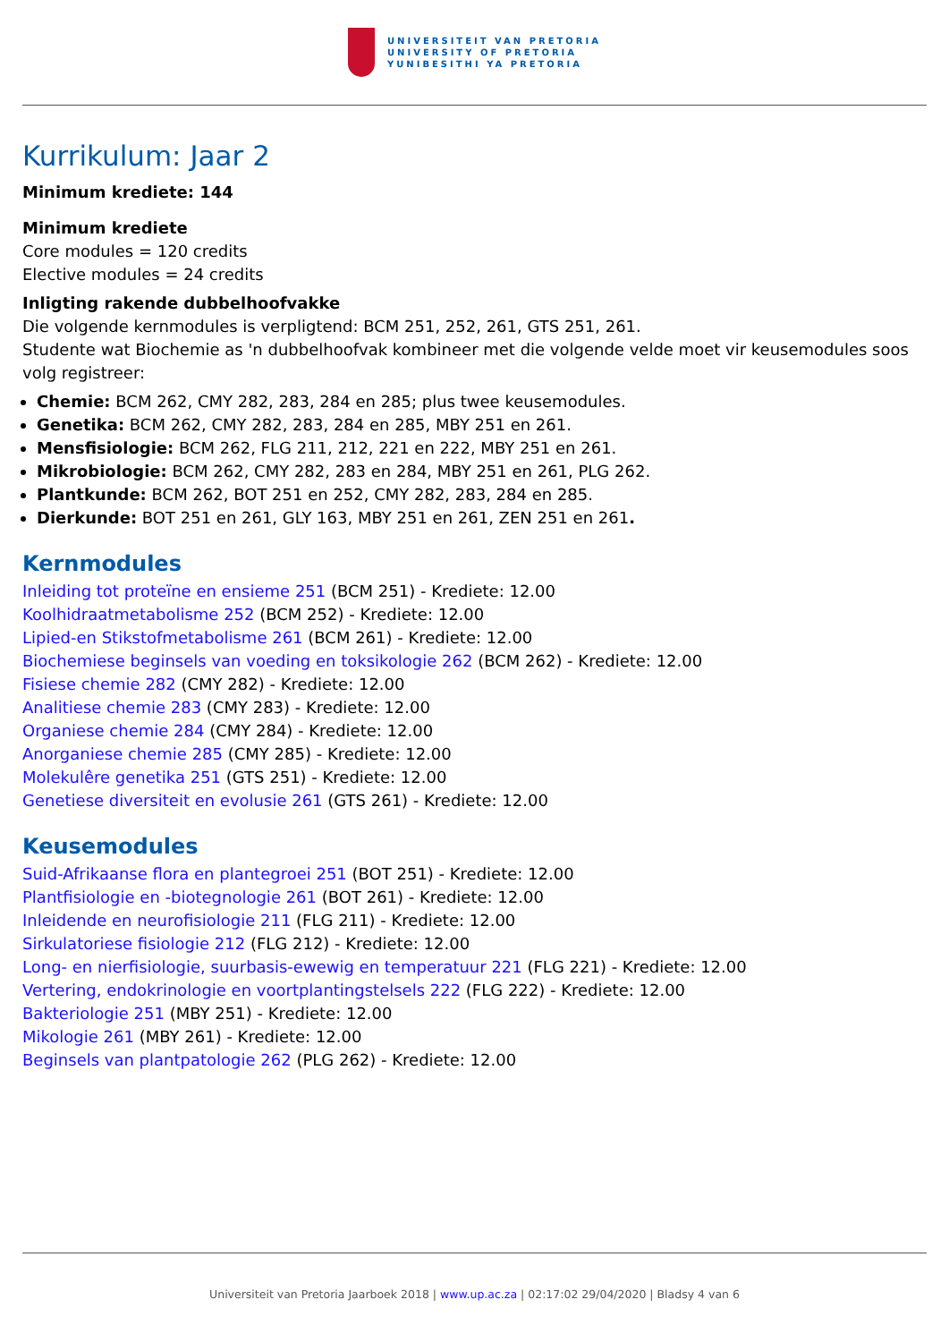UNIVERSITEIT VAN PRETORIA
UNIVERSITY OF PRETORIA
YUNIBESITHI YA PRETORIA
Kurrikulum: Jaar 2
Minimum krediete: 144
Minimum krediete
Core modules = 120 credits
Elective modules = 24 credits
Inligting rakende dubbelhoofvakke
Die volgende kernmodules is verpligtend: BCM 251, 252, 261, GTS 251, 261.
Studente wat Biochemie as 'n dubbelhoofvak kombineer met die volgende velde moet vir keusemodules soos volg registreer:
Chemie: BCM 262, CMY 282, 283, 284 en 285; plus twee keusemodules.
Genetika: BCM 262, CMY 282, 283, 284 en 285, MBY 251 en 261.
Mensfisiologie: BCM 262, FLG 211, 212, 221 en 222, MBY 251 en 261.
Mikrobiologie: BCM 262, CMY 282, 283 en 284, MBY 251 en 261, PLG 262.
Plantkunde: BCM 262, BOT 251 en 252, CMY 282, 283, 284 en 285.
Dierkunde: BOT 251 en 261, GLY 163, MBY 251 en 261, ZEN 251 en 261.
Kernmodules
Inleiding tot proteïne en ensieme 251 (BCM 251) - Krediete: 12.00
Koolhidraatmetabolisme 252 (BCM 252) - Krediete: 12.00
Lipied-en Stikstofmetabolisme 261 (BCM 261) - Krediete: 12.00
Biochemiese beginsels van voeding en toksikologie 262 (BCM 262) - Krediete: 12.00
Fisiese chemie 282 (CMY 282) - Krediete: 12.00
Analitiese chemie 283 (CMY 283) - Krediete: 12.00
Organiese chemie 284 (CMY 284) - Krediete: 12.00
Anorganiese chemie 285 (CMY 285) - Krediete: 12.00
Molekulêre genetika 251 (GTS 251) - Krediete: 12.00
Genetiese diversiteit en evolusie 261 (GTS 261) - Krediete: 12.00
Keusemodules
Suid-Afrikaanse flora en plantegroei 251 (BOT 251) - Krediete: 12.00
Plantfisiologie en -biotegnologie 261 (BOT 261) - Krediete: 12.00
Inleidende en neurofisiologie 211 (FLG 211) - Krediete: 12.00
Sirkulatoriese fisiologie 212 (FLG 212) - Krediete: 12.00
Long- en nierfisiologie, suurbasis-ewewig en temperatuur 221 (FLG 221) - Krediete: 12.00
Vertering, endokrinologie en voortplantingstelsels 222 (FLG 222) - Krediete: 12.00
Bakteriologie 251 (MBY 251) - Krediete: 12.00
Mikologie 261 (MBY 261) - Krediete: 12.00
Beginsels van plantpatologie 262 (PLG 262) - Krediete: 12.00
Universiteit van Pretoria Jaarboek 2018 | www.up.ac.za | 02:17:02 29/04/2020 | Bladsy 4 van 6